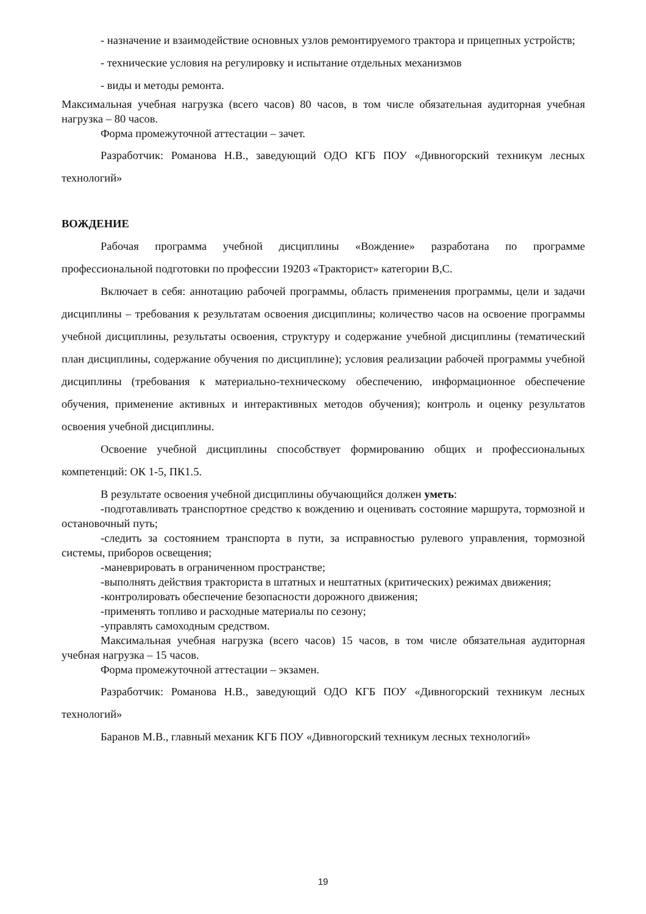- назначение и взаимодействие основных узлов ремонтируемого трактора и прицепных устройств;
- технические условия на регулировку и испытание отдельных механизмов
- виды и методы ремонта.
Максимальная учебная нагрузка (всего часов) 80 часов, в том числе обязательная аудиторная учебная нагрузка – 80 часов.
Форма промежуточной аттестации – зачет.
Разработчик: Романова Н.В., заведующий ОДО КГБ ПОУ «Дивногорский техникум лесных технологий»
ВОЖДЕНИЕ
Рабочая программа учебной дисциплины «Вождение» разработана по программе профессиональной подготовки по профессии 19203 «Тракторист» категории В,С.
Включает в себя: аннотацию рабочей программы, область применения программы, цели и задачи дисциплины – требования к результатам освоения дисциплины; количество часов на освоение программы учебной дисциплины, результаты освоения, структуру и содержание учебной дисциплины (тематический план дисциплины, содержание обучения по дисциплине); условия реализации рабочей программы учебной дисциплины (требования к материально-техническому обеспечению, информационное обеспечение обучения, применение активных и интерактивных методов обучения); контроль и оценку результатов освоения учебной дисциплины.
Освоение учебной дисциплины способствует формированию общих и профессиональных компетенций: ОК 1-5, ПК1.5.
В результате освоения учебной дисциплины обучающийся должен уметь:
-подготавливать транспортное средство к вождению и оценивать состояние маршрута, тормозной и остановочный путь;
-следить за состоянием транспорта в пути, за исправностью рулевого управления, тормозной системы, приборов освещения;
-маневрировать в ограниченном пространстве;
-выполнять действия тракториста в штатных и нештатных (критических) режимах движения;
-контролировать обеспечение безопасности дорожного движения;
-применять топливо и расходные материалы по сезону;
-управлять самоходным средством.
Максимальная учебная нагрузка (всего часов) 15 часов, в том числе обязательная аудиторная учебная нагрузка – 15 часов.
Форма промежуточной аттестации – экзамен.
Разработчик: Романова Н.В., заведующий ОДО КГБ ПОУ «Дивногорский техникум лесных технологий»
Баранов М.В., главный механик КГБ ПОУ «Дивногорский техникум лесных технологий»
19